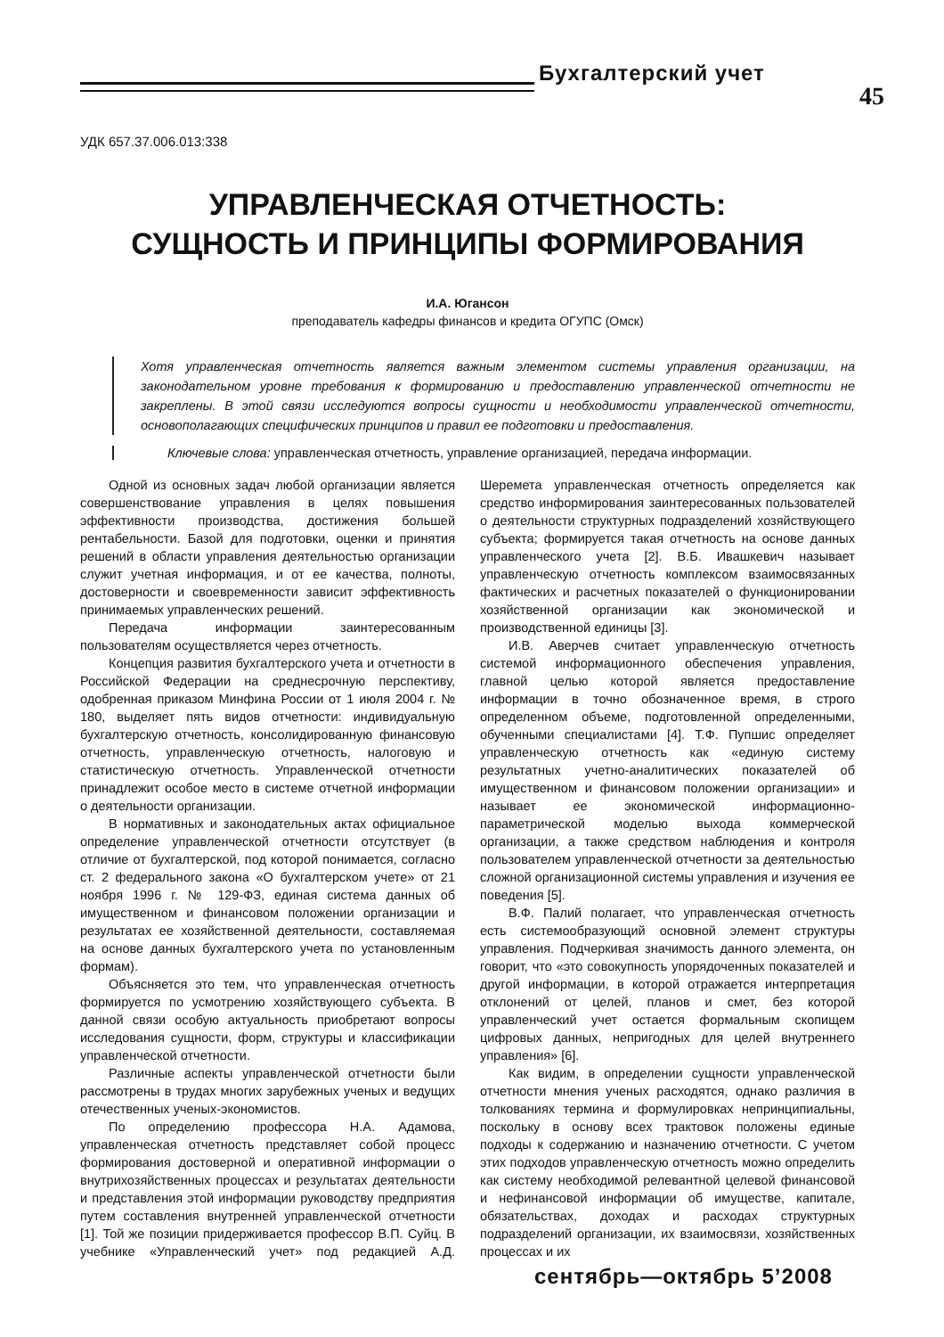Бухгалтерский учет
45
УДК 657.37.006.013:338
УПРАВЛЕНЧЕСКАЯ ОТЧЕТНОСТЬ:
СУЩНОСТЬ И ПРИНЦИПЫ ФОРМИРОВАНИЯ
И.А. Югансон
преподаватель кафедры финансов и кредита ОГУПС (Омск)
Хотя управленческая отчетность является важным элементом системы управления организации, на законодательном уровне требования к формированию и предоставлению управленческой отчетности не закреплены. В этой связи исследуются вопросы сущности и необходимости управленческой отчетности, основополагающих специфических принципов и правил ее подготовки и предоставления.
Ключевые слова: управленческая отчетность, управление организацией, передача информации.
Одной из основных задач любой организации является совершенствование управления в целях повышения эффективности производства, достижения большей рентабельности. Базой для подготовки, оценки и принятия решений в области управления деятельностью организации служит учетная информация, и от ее качества, полноты, достоверности и своевременности зависит эффективность принимаемых управленческих решений.
Передача информации заинтересованным пользователям осуществляется через отчетность.
Концепция развития бухгалтерского учета и отчетности в Российской Федерации на среднесрочную перспективу, одобренная приказом Минфина России от 1 июля 2004 г. № 180, выделяет пять видов отчетности: индивидуальную бухгалтерскую отчетность, консолидированную финансовую отчетность, управленческую отчетность, налоговую и статистическую отчетность. Управленческой отчетности принадлежит особое место в системе отчетной информации о деятельности организации.
В нормативных и законодательных актах официальное определение управленческой отчетности отсутствует (в отличие от бухгалтерской, под которой понимается, согласно ст. 2 федерального закона «О бухгалтерском учете» от 21 ноября 1996 г. № 129-ФЗ, единая система данных об имущественном и финансовом положении организации и результатах ее хозяйственной деятельности, составляемая на основе данных бухгалтерского учета по установленным формам).
Объясняется это тем, что управленческая отчетность формируется по усмотрению хозяйствующего субъекта. В данной связи особую актуальность приобретают вопросы исследования сущности, форм, структуры и классификации управленческой отчетности.
Различные аспекты управленческой отчетности были рассмотрены в трудах многих зарубежных ученых и ведущих отечественных ученых-экономистов.
По определению профессора Н.А. Адамова, управленческая отчетность представляет собой процесс формирования достоверной и оперативной информации о внутрихозяйственных процессах и результатах деятельности и представления этой информации руководству предприятия путем составления внутренней управленческой отчетности [1]. Той же позиции придерживается профессор В.П. Суйц. В учебнике «Управленческий учет» под редакцией А.Д. Шеремета управленческая отчетность определяется как средство информирования заинтересованных пользователей о деятельности структурных подразделений хозяйствующего субъекта; формируется такая отчетность на основе данных управленческого учета [2]. В.Б. Ивашкевич называет управленческую отчетность комплексом взаимосвязанных фактических и расчетных показателей о функционировании хозяйственной организации как экономической и производственной единицы [3].
И.В. Аверчев считает управленческую отчетность системой информационного обеспечения управления, главной целью которой является предоставление информации в точно обозначенное время, в строго определенном объеме, подготовленной определенными, обученными специалистами [4]. Т.Ф. Пупшис определяет управленческую отчетность как «единую систему результатных учетно-аналитических показателей об имущественном и финансовом положении организации» и называет ее экономической информационно-параметрической моделью выхода коммерческой организации, а также средством наблюдения и контроля пользователем управленческой отчетности за деятельностью сложной организационной системы управления и изучения ее поведения [5].
В.Ф. Палий полагает, что управленческая отчетность есть системообразующий основной элемент структуры управления. Подчеркивая значимость данного элемента, он говорит, что «это совокупность упорядоченных показателей и другой информации, в которой отражается интерпретация отклонений от целей, планов и смет, без которой управленческий учет остается формальным скопищем цифровых данных, непригодных для целей внутреннего управления» [6].
Как видим, в определении сущности управленческой отчетности мнения ученых расходятся, однако различия в толкованиях термина и формулировках непринципиальны, поскольку в основу всех трактовок положены единые подходы к содержанию и назначению отчетности. С учетом этих подходов управленческую отчетность можно определить как систему необходимой релевантной целевой финансовой и нефинансовой информации об имуществе, капитале, обязательствах, доходах и расходах структурных подразделений организации, их взаимосвязи, хозяйственных процессах и их
сентябрь—октябрь 5’2008